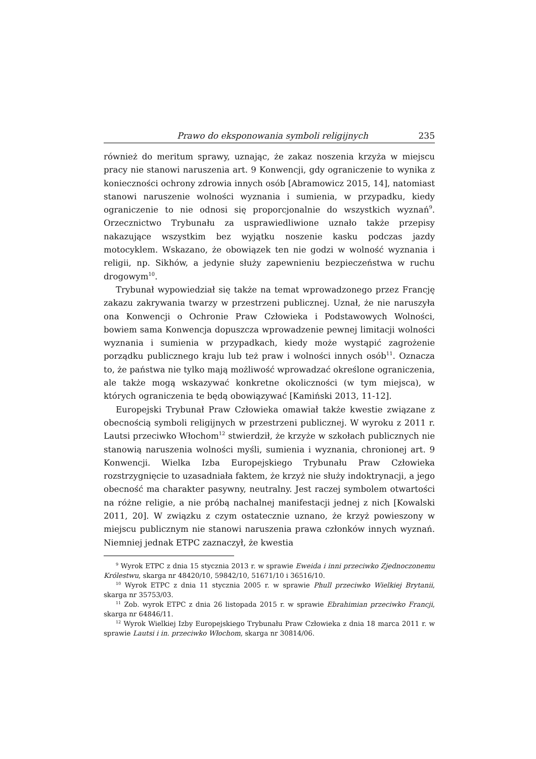Prawo do eksponowania symboli religijnych 235
również do meritum sprawy, uznając, że zakaz noszenia krzyża w miejscu pracy nie stanowi naruszenia art. 9 Konwencji, gdy ograniczenie to wynika z konieczności ochrony zdrowia innych osób [Abramowicz 2015, 14], natomiast stanowi naruszenie wolności wyznania i sumienia, w przypadku, kiedy ograniczenie to nie odnosi się proporcjonalnie do wszystkich wyznań<sup>9</sup>. Orzecznictwo Trybunału za usprawiedliwione uznało także przepisy nakazujące wszystkim bez wyjątku noszenie kasku podczas jazdy motocyklem. Wskazano, że obowiązek ten nie godzi w wolność wyznania i religii, np. Sikhów, a jedynie służy zapewnieniu bezpieczeństwa w ruchu drogowym<sup>10</sup>.
Trybunał wypowiedział się także na temat wprowadzonego przez Francję zakazu zakrywania twarzy w przestrzeni publicznej. Uznał, że nie naruszyła ona Konwencji o Ochronie Praw Człowieka i Podstawowych Wolności, bowiem sama Konwencja dopuszcza wprowadzenie pewnej limitacji wolności wyznania i sumienia w przypadkach, kiedy może wystąpić zagrożenie porządku publicznego kraju lub też praw i wolności innych osób<sup>11</sup>. Oznacza to, że państwa nie tylko mają możliwość wprowadzać określone ograniczenia, ale także mogą wskazywać konkretne okoliczności (w tym miejsca), w których ograniczenia te będą obowiązywać [Kamiński 2013, 11-12].
Europejski Trybunał Praw Człowieka omawiał także kwestie związane z obecnością symboli religijnych w przestrzeni publicznej. W wyroku z 2011 r. Lautsi przeciwko Włochom<sup>12</sup> stwierdził, że krzyże w szkołach publicznych nie stanowią naruszenia wolności myśli, sumienia i wyznania, chronionej art. 9 Konwencji. Wielka Izba Europejskiego Trybunału Praw Człowieka rozstrzygnięcie to uzasadniała faktem, że krzyż nie służy indoktrynacji, a jego obecność ma charakter pasywny, neutralny. Jest raczej symbolem otwartości na różne religie, a nie próbą nachalnej manifestacji jednej z nich [Kowalski 2011, 20]. W związku z czym ostatecznie uznano, że krzyż powieszony w miejscu publicznym nie stanowi naruszenia prawa członków innych wyznań. Niemniej jednak ETPC zaznaczył, że kwestia
<sup>9</sup> Wyrok ETPC z dnia 15 stycznia 2013 r. w sprawie Eweida i inni przeciwko Zjednoczonemu Królestwu, skarga nr 48420/10, 59842/10, 51671/10 i 36516/10.
<sup>10</sup> Wyrok ETPC z dnia 11 stycznia 2005 r. w sprawie Phull przeciwko Wielkiej Brytanii, skarga nr 35753/03.
<sup>11</sup> Zob. wyrok ETPC z dnia 26 listopada 2015 r. w sprawie Ebrahimian przeciwko Francji, skarga nr 64846/11.
<sup>12</sup> Wyrok Wielkiej Izby Europejskiego Trybunału Praw Człowieka z dnia 18 marca 2011 r. w sprawie Lautsi i in. przeciwko Włochom, skarga nr 30814/06.